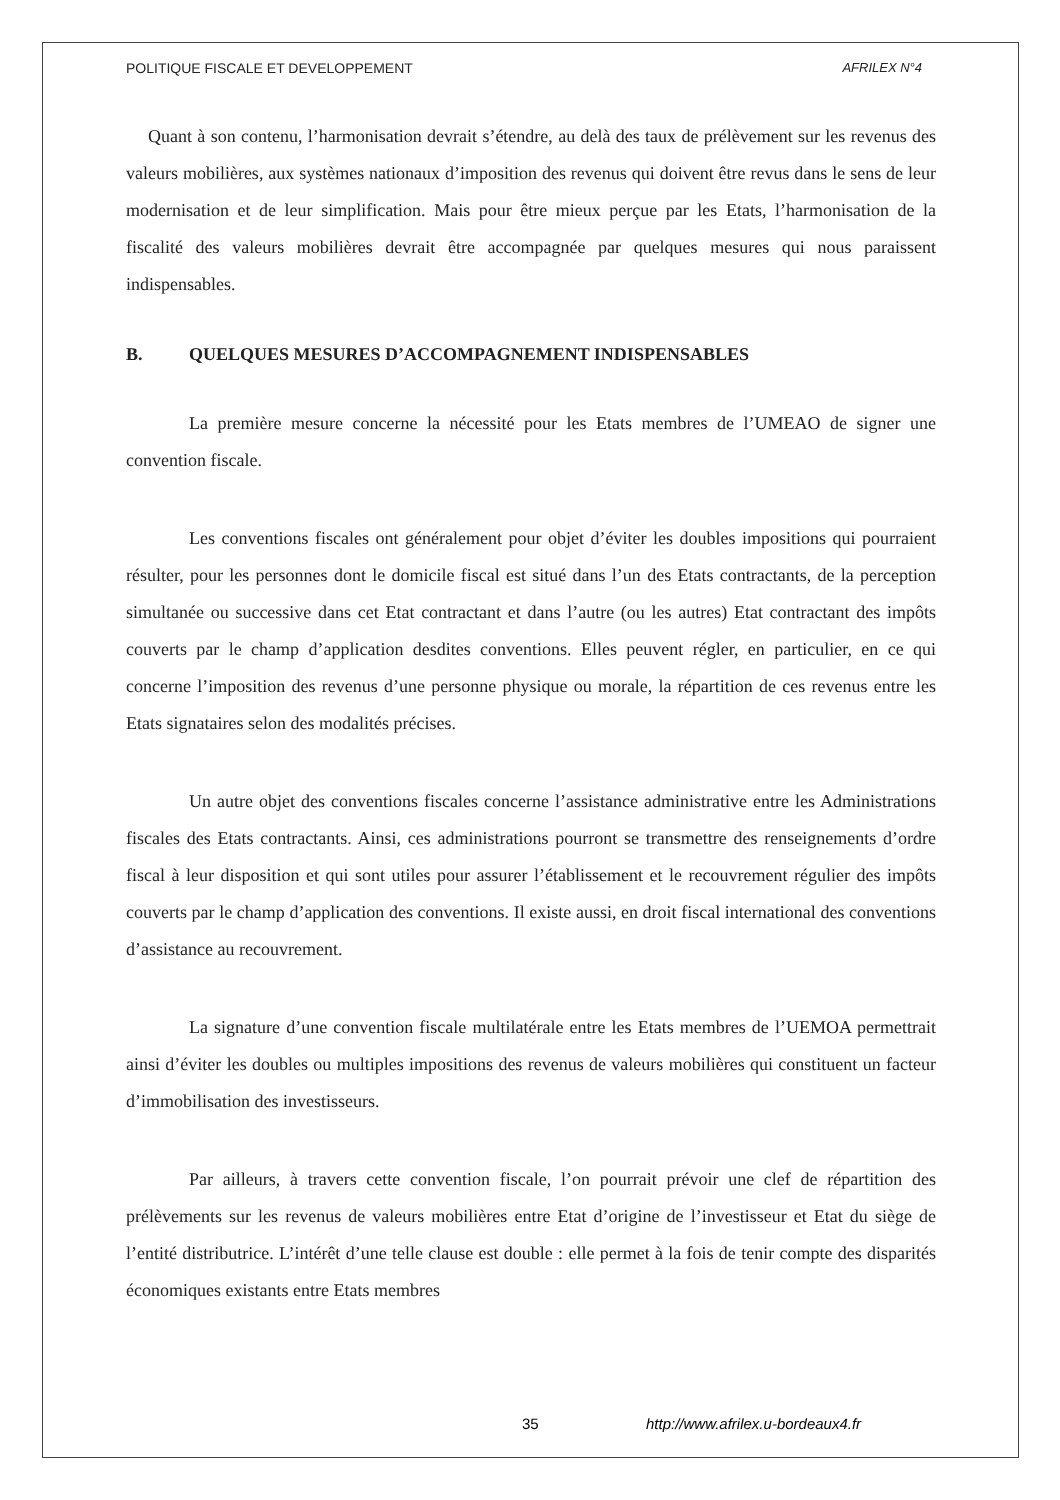POLITIQUE FISCALE ET DEVELOPPEMENT AFRILEX N°4
Quant à son contenu, l’harmonisation devrait s’étendre, au delà des taux de prélèvement sur les revenus des valeurs mobilières, aux systèmes nationaux d’imposition des revenus qui doivent être revus dans le sens de leur modernisation et de leur simplification. Mais pour être mieux perçue par les Etats, l’harmonisation de la fiscalité des valeurs mobilières devrait être accompagnée par quelques mesures qui nous paraissent indispensables.
B. QUELQUES MESURES D’ACCOMPAGNEMENT INDISPENSABLES
La première mesure concerne la nécessité pour les Etats membres de l’UMEAO de signer une convention fiscale.
Les conventions fiscales ont généralement pour objet d’éviter les doubles impositions qui pourraient résulter, pour les personnes dont le domicile fiscal est situé dans l’un des Etats contractants, de la perception simultanée ou successive dans cet Etat contractant et dans l’autre (ou les autres) Etat contractant des impôts couverts par le champ d’application desdites conventions. Elles peuvent régler, en particulier, en ce qui concerne l’imposition des revenus d’une personne physique ou morale, la répartition de ces revenus entre les Etats signataires selon des modalités précises.
Un autre objet des conventions fiscales concerne l’assistance administrative entre les Administrations fiscales des Etats contractants. Ainsi, ces administrations pourront se transmettre des renseignements d’ordre fiscal à leur disposition et qui sont utiles pour assurer l’établissement et le recouvrement régulier des impôts couverts par le champ d’application des conventions. Il existe aussi, en droit fiscal international des conventions d’assistance au recouvrement.
La signature d’une convention fiscale multilatérale entre les Etats membres de l’UEMOA permettrait ainsi d’éviter les doubles ou multiples impositions des revenus de valeurs mobilières qui constituent un facteur d’immobilisation des investisseurs.
Par ailleurs, à travers cette convention fiscale, l’on pourrait prévoir une clef de répartition des prélèvements sur les revenus de valeurs mobilières entre Etat d’origine de l’investisseur et Etat du siège de l’entité distributrice. L’intérêt d’une telle clause est double : elle permet à la fois de tenir compte des disparités économiques existants entre Etats membres
35 http://www.afrilex.u-bordeaux4.fr